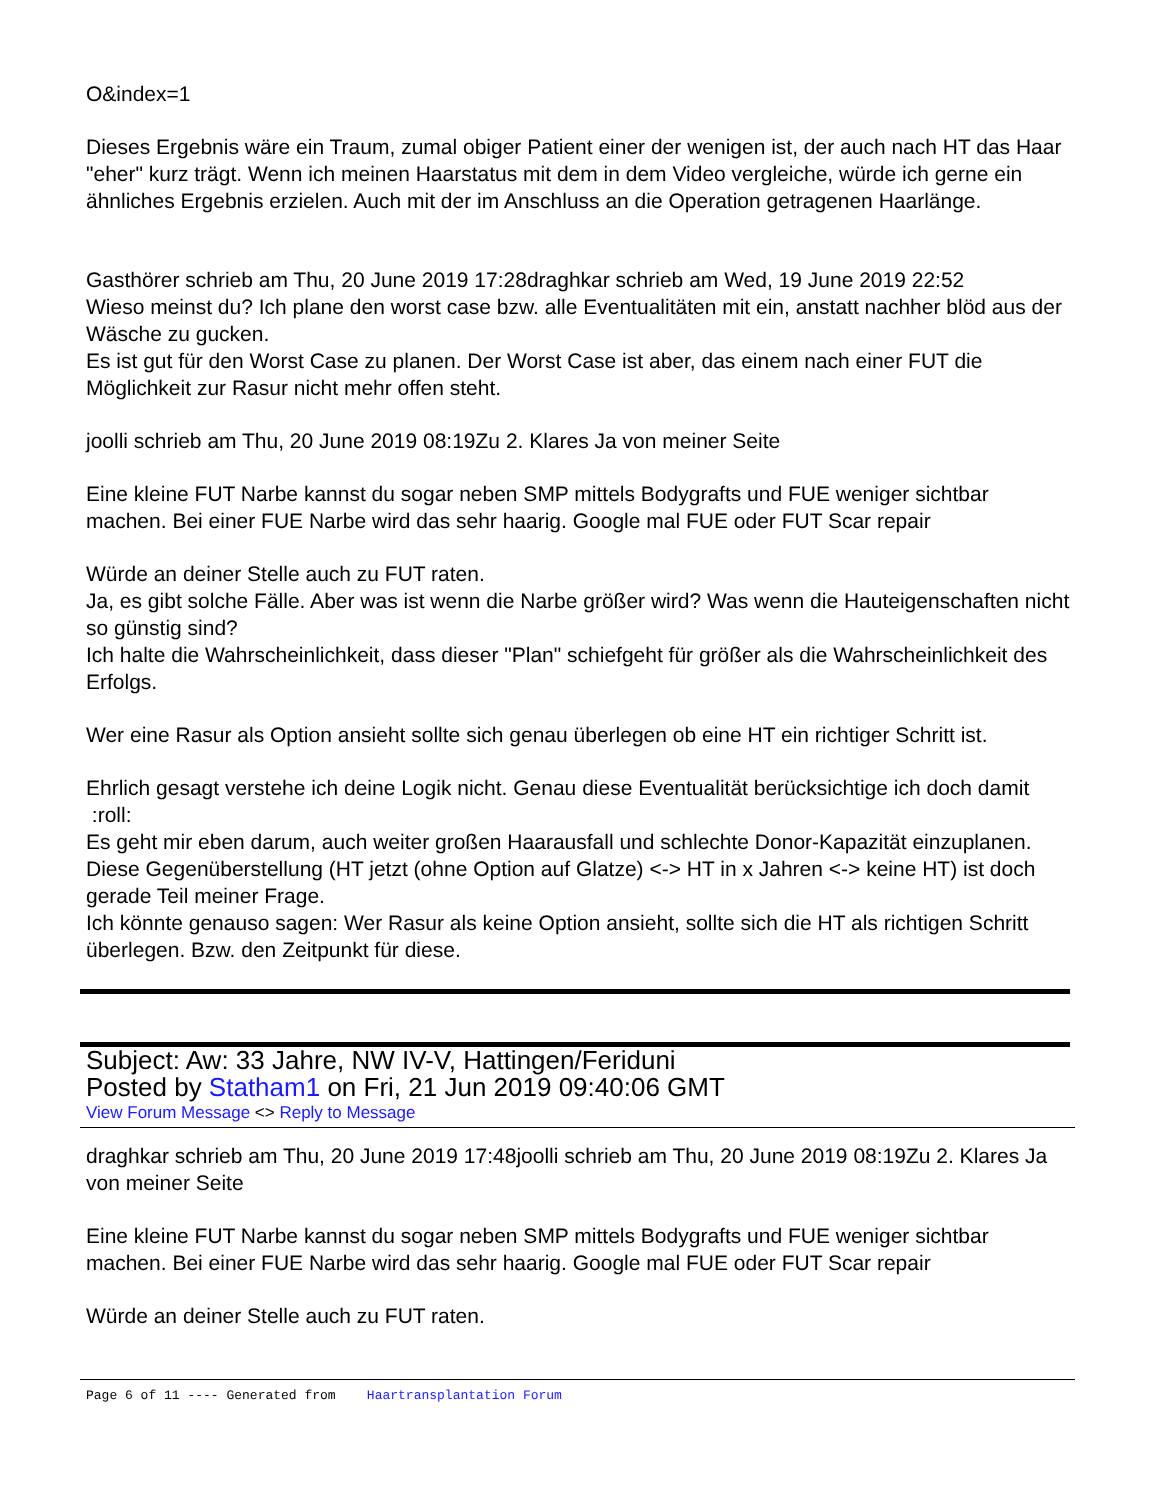O&index=1
Dieses Ergebnis wäre ein Traum, zumal obiger Patient einer der wenigen ist, der auch nach HT das Haar "eher" kurz trägt. Wenn ich meinen Haarstatus mit dem in dem Video vergleiche, würde ich gerne ein ähnliches Ergebnis erzielen. Auch mit der im Anschluss an die Operation getragenen Haarlänge.
Gasthörer schrieb am Thu, 20 June 2019 17:28draghkar schrieb am Wed, 19 June 2019 22:52
Wieso meinst du? Ich plane den worst case bzw. alle Eventualitäten mit ein, anstatt nachher blöd aus der Wäsche zu gucken.
Es ist gut für den Worst Case zu planen. Der Worst Case ist aber, das einem nach einer FUT die Möglichkeit zur Rasur nicht mehr offen steht.
joolli schrieb am Thu, 20 June 2019 08:19Zu 2. Klares Ja von meiner Seite
Eine kleine FUT Narbe kannst du sogar neben SMP mittels Bodygrafts und FUE weniger sichtbar machen. Bei einer FUE Narbe wird das sehr haarig. Google mal FUE oder FUT Scar repair
Würde an deiner Stelle auch zu FUT raten.
Ja, es gibt solche Fälle. Aber was ist wenn die Narbe größer wird? Was wenn die Hauteigenschaften nicht so günstig sind?
Ich halte die Wahrscheinlichkeit, dass dieser "Plan" schiefgeht für größer als die Wahrscheinlichkeit des Erfolgs.
Wer eine Rasur als Option ansieht sollte sich genau überlegen ob eine HT ein richtiger Schritt ist.
Ehrlich gesagt verstehe ich deine Logik nicht. Genau diese Eventualität berücksichtige ich doch damit :roll:
Es geht mir eben darum, auch weiter großen Haarausfall und schlechte Donor-Kapazität einzuplanen. Diese Gegenüberstellung (HT jetzt (ohne Option auf Glatze) <-> HT in x Jahren <-> keine HT) ist doch gerade Teil meiner Frage.
Ich könnte genauso sagen: Wer Rasur als keine Option ansieht, sollte sich die HT als richtigen Schritt überlegen. Bzw. den Zeitpunkt für diese.
Subject: Aw: 33 Jahre, NW IV-V, Hattingen/Feriduni
Posted by Statham1 on Fri, 21 Jun 2019 09:40:06 GMT
View Forum Message <> Reply to Message
draghkar schrieb am Thu, 20 June 2019 17:48joolli schrieb am Thu, 20 June 2019 08:19Zu 2. Klares Ja von meiner Seite
Eine kleine FUT Narbe kannst du sogar neben SMP mittels Bodygrafts und FUE weniger sichtbar machen. Bei einer FUE Narbe wird das sehr haarig. Google mal FUE oder FUT Scar repair
Würde an deiner Stelle auch zu FUT raten.
Page 6 of 11 ---- Generated from Haartransplantation Forum